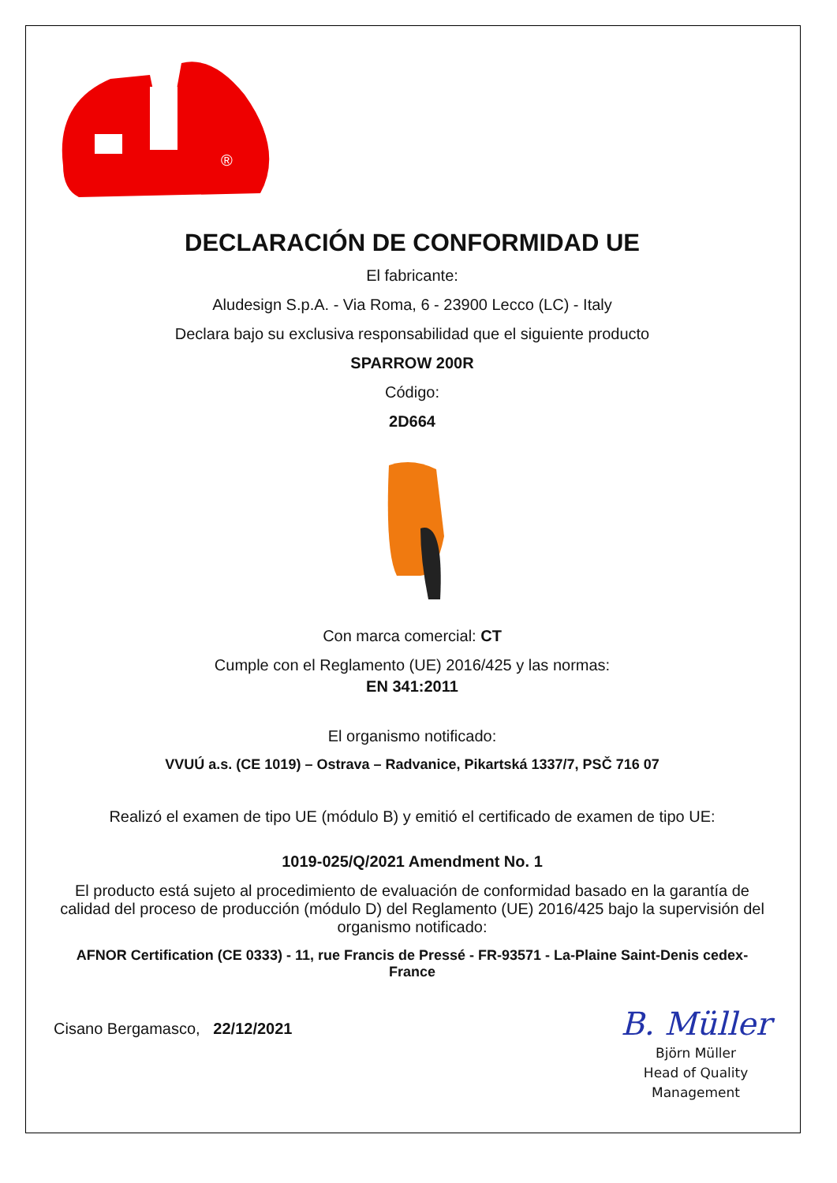®
DECLARACIÓN DE CONFORMIDAD UE
El fabricante:
Aludesign S.p.A. - Via Roma, 6 - 23900 Lecco (LC) - Italy
Declara bajo su exclusiva responsabilidad que el siguiente producto
SPARROW 200R
Código:
2D664
Con marca comercial: CT
Cumple con el Reglamento (UE) 2016/425 y las normas:
EN 341:2011
El organismo notificado:
VVUÚ a.s. (CE 1019) – Ostrava – Radvanice, Pikartská 1337/7, PSČ 716 07
Realizó el examen de tipo UE (módulo B) y emitió el certificado de examen de tipo UE:
1019-025/Q/2021 Amendment No. 1
El producto está sujeto al procedimiento de evaluación de conformidad basado en la garantía de calidad del proceso de producción (módulo D) del Reglamento (UE) 2016/425 bajo la supervisión del organismo notificado:
AFNOR Certification (CE 0333) - 11, rue Francis de Pressé - FR-93571 - La-Plaine Saint-Denis cedex-France
Cisano Bergamasco, 22/12/2021
B. Müller
Björn Müller
Head of Quality
Management